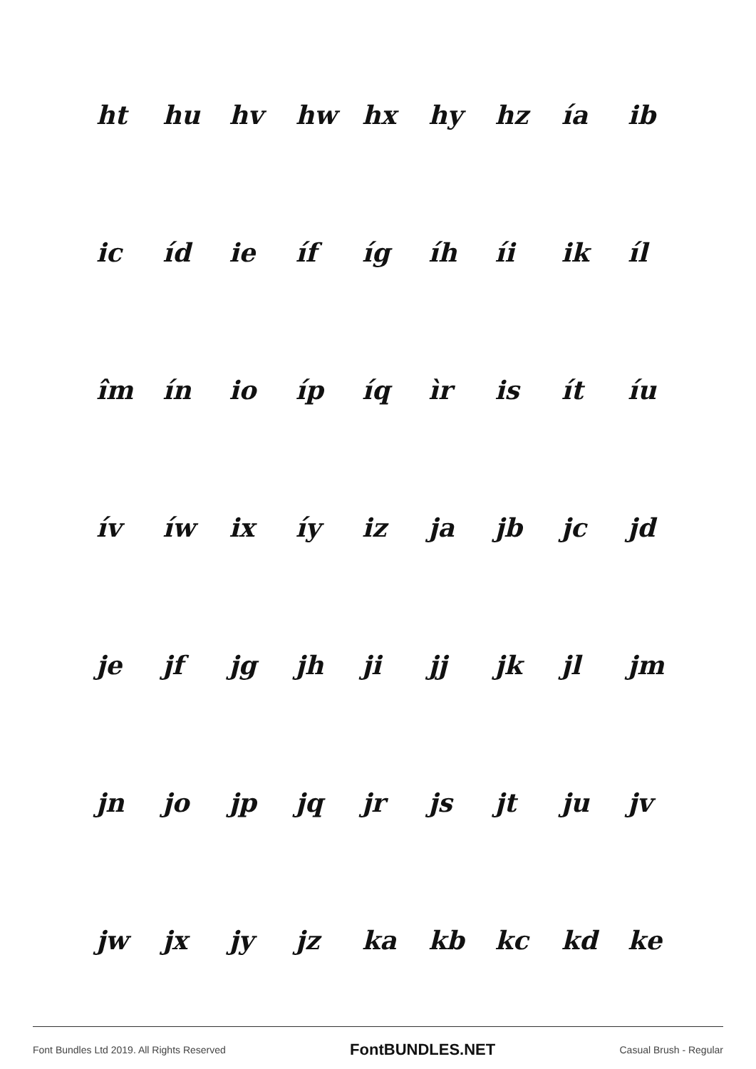ht hu hv hw hx hy hz ía ib
ic íd ie íf íg íh íi ik íl
îm ín io íp íq ìr is ít íu
ív íw ix íy iz ja jb jc jd
je jf jg jh ji jj jk jl jm
jn jo jp jq jr js jt ju jv
jw jx jy jz ka kb kc kd ke
Font Bundles Ltd 2019. All Rights Reserved FontBUNDLES.NET Casual Brush - Regular